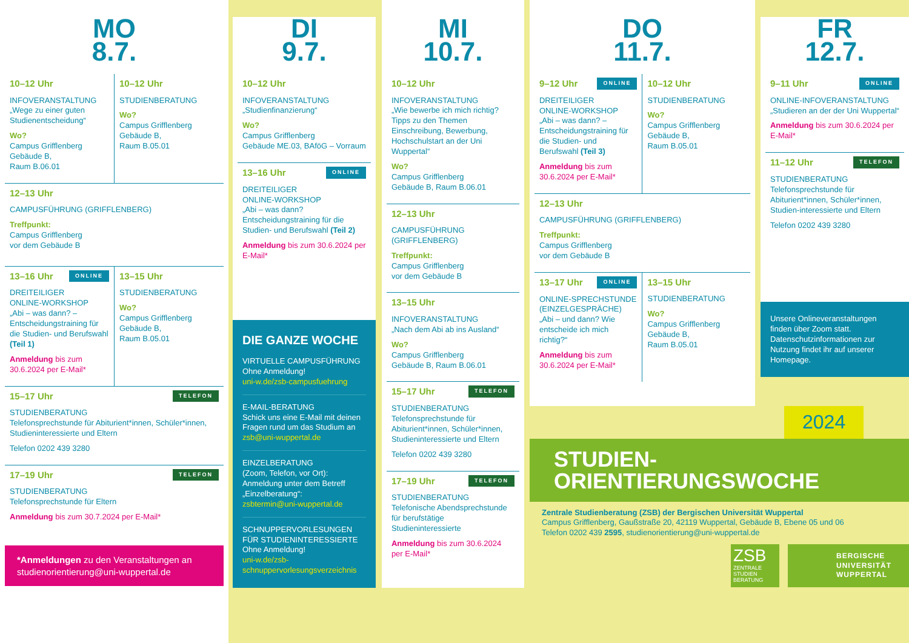MO
8.7.
10–12 Uhr
INFOVERANSTALTUNG
„Wege zu einer guten Studienentscheidung“
Wo?
Campus Grifflenberg
Gebäude B,
Raum B.06.01
10–12 Uhr
STUDIENBERATUNG
Wo?
Campus Grifflenberg
Gebäude B,
Raum B.05.01
12–13 Uhr
CAMPUSFÜHRUNG (GRIFFLENBERG)
Treffpunkt:
Campus Grifflenberg
vor dem Gebäude B
13–16 Uhr ONLINE
DREITEILIGER
ONLINE-WORKSHOP
„Abi – was dann? – Entscheidungstraining für die Studien- und Berufswahl (Teil 1)
Anmeldung bis zum 30.6.2024 per E-Mail*
13–15 Uhr
STUDIENBERATUNG
Wo?
Campus Grifflenberg
Gebäude B,
Raum B.05.01
15–17 Uhr TELEFON
STUDIENBERATUNG
Telefonsprechstunde für Abiturient*innen, Schüler*innen, Studieninteressierte und Eltern
Telefon 0202 439 3280
17–19 Uhr TELEFON
STUDIENBERATUNG
Telefonsprechstunde für Eltern
Anmeldung bis zum 30.7.2024 per E-Mail*
*Anmeldungen zu den Veranstaltungen an studienorientierung@uni-wuppertal.de
DI
9.7.
10–12 Uhr
INFOVERANSTALTUNG
„Studienfinanzierung“
Wo?
Campus Grifflenberg
Gebäude ME.03, BAföG – Vorraum
13–16 Uhr ONLINE
DREITEILIGER
ONLINE-WORKSHOP
„Abi – was dann? Entscheidungstraining für die Studien- und Berufswahl (Teil 2)
Anmeldung bis zum 30.6.2024 per E-Mail*
DIE GANZE WOCHE
VIRTUELLE CAMPUSFÜHRUNG
Ohne Anmeldung!
uni-w.de/zsb-campusfuehrung
E-MAIL-BERATUNG
Schick uns eine E-Mail mit deinen Fragen rund um das Studium an
zsb@uni-wuppertal.de
EINZELBERATUNG
(Zoom, Telefon, vor Ort): Anmeldung unter dem Betreff „Einzelberatung“:
zsbtermin@uni-wuppertal.de
SCHNUPPERVORLESUNGEN FÜR STUDIENINTERESSIERTE
Ohne Anmeldung!
uni-w.de/zsb-schnuppervorlesungsverzeichnis
MI
10.7.
10–12 Uhr
INFOVERANSTALTUNG
„Wie bewerbe ich mich richtig? Tipps zu den Themen Einschreibung, Bewerbung, Hochschulstart an der Uni Wuppertal“
Wo?
Campus Grifflenberg
Gebäude B, Raum B.06.01
12–13 Uhr
CAMPUSFÜHRUNG (GRIFFLENBERG)
Treffpunkt:
Campus Grifflenberg
vor dem Gebäude B
13–15 Uhr
INFOVERANSTALTUNG
„Nach dem Abi ab ins Ausland“
Wo?
Campus Grifflenberg
Gebäude B, Raum B.06.01
15–17 Uhr TELEFON
STUDIENBERATUNG
Telefonsprechstunde für Abiturient*innen, Schüler*innen, Studieninteressierte und Eltern
Telefon 0202 439 3280
17–19 Uhr TELEFON
STUDIENBERATUNG
Telefonische Abendsprechstunde für berufstätige Studieninteressierte
Anmeldung bis zum 30.6.2024 per E-Mail*
DO
11.7.
9–12 Uhr ONLINE
DREITEILIGER
ONLINE-WORKSHOP
„Abi – was dann? – Entscheidungstraining für die Studien- und Berufswahl (Teil 3)
Anmeldung bis zum 30.6.2024 per E-Mail*
10–12 Uhr
STUDIENBERATUNG
Wo?
Campus Grifflenberg
Gebäude B,
Raum B.05.01
12–13 Uhr
CAMPUSFÜHRUNG (GRIFFLENBERG)
Treffpunkt:
Campus Grifflenberg
vor dem Gebäude B
13–17 Uhr ONLINE
ONLINE-SPRECHSTUNDE (EINZELGESPRÄCHE)
„Abi – und dann? Wie entscheide ich mich richtig?“
Anmeldung bis zum 30.6.2024 per E-Mail*
13–15 Uhr
STUDIENBERATUNG
Wo?
Campus Grifflenberg
Gebäude B,
Raum B.05.01
FR
12.7.
9–11 Uhr ONLINE
ONLINE-INFOVERANSTALTUNG
„Studieren an der der Uni Wuppertal“
Anmeldung bis zum 30.6.2024 per E-Mail*
11–12 Uhr TELEFON
STUDIENBERATUNG
Telefonsprechstunde für Abiturient*innen, Schüler*innen, Studien-interessierte und Eltern
Telefon 0202 439 3280
Unsere Onlineveranstaltungen finden über Zoom statt. Datenschutzinformationen zur Nutzung findet ihr auf unserer Homepage.
2024
STUDIEN-
ORIENTIERUNGSWOCHE
Zentrale Studienberatung (ZSB) der Bergischen Universität Wuppertal
Campus Grifflenberg, Gaußstraße 20, 42119 Wuppertal, Gebäude B, Ebene 05 und 06
Telefon 0202 439 2595, studienorientierung@uni-wuppertal.de
ZSB
ZENTRALE
STUDIEN
BERATUNG
BERGISCHE
UNIVERSITÄT
WUPPERTAL